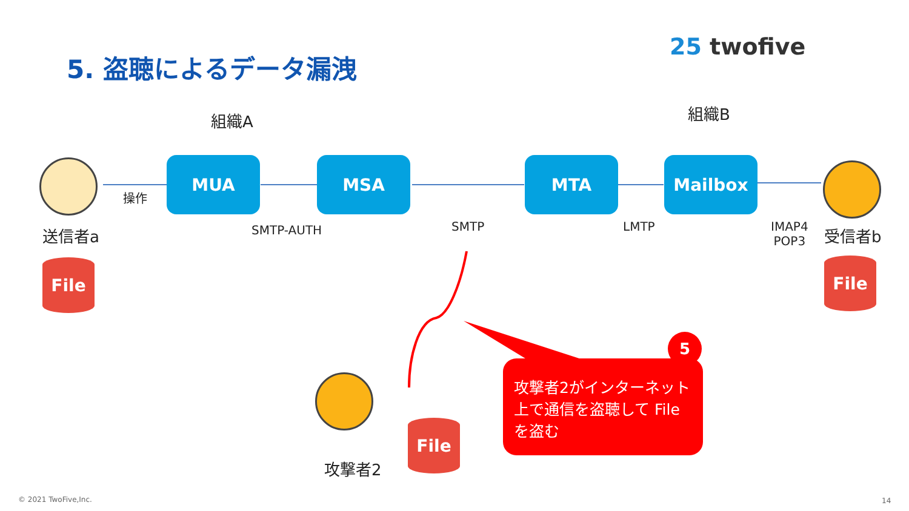25 twofive
5. 盗聴によるデータ漏洩
組織A 組織B
送信者a
操作
MUA MSA MTA Mailbox
SMTP-AUTH SMTP LMTP
IMAP4
POP3
受信者b
File File
攻撃者2
File
攻撃者2がインターネット上で通信を盗聴して File を盗む
5
© 2021 TwoFive,Inc. 14